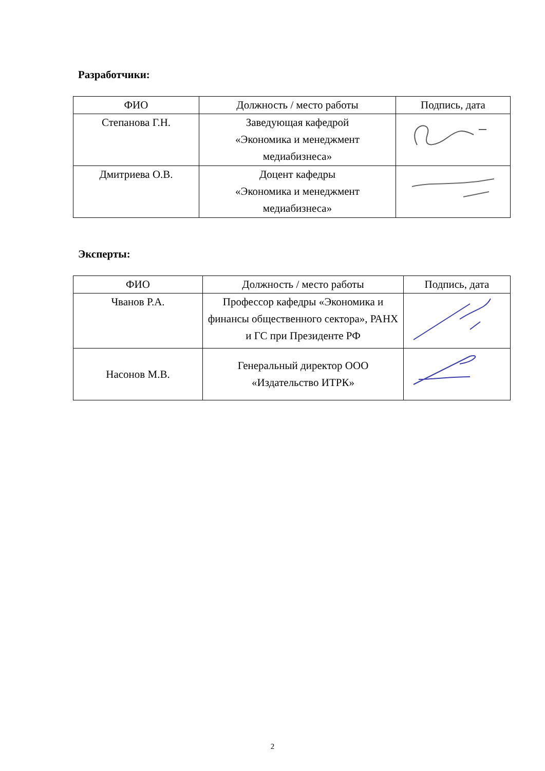Разработчики:
| ФИО | Должность / место работы | Подпись, дата |
| --- | --- | --- |
| Степанова Г.Н. | Заведующая кафедрой «Экономика и менеджмент медиабизнеса» | |
| Дмитриева О.В. | Доцент кафедры «Экономика и менеджмент медиабизнеса» | |
Эксперты:
| ФИО | Должность / место работы | Подпись, дата |
| --- | --- | --- |
| Чванов Р.А. | Профессор кафедры «Экономика и финансы общественного сектора», РАНХ и ГС при Президенте РФ | |
| Насонов М.В. | Генеральный директор ООО «Издательство ИТРК» | |
2